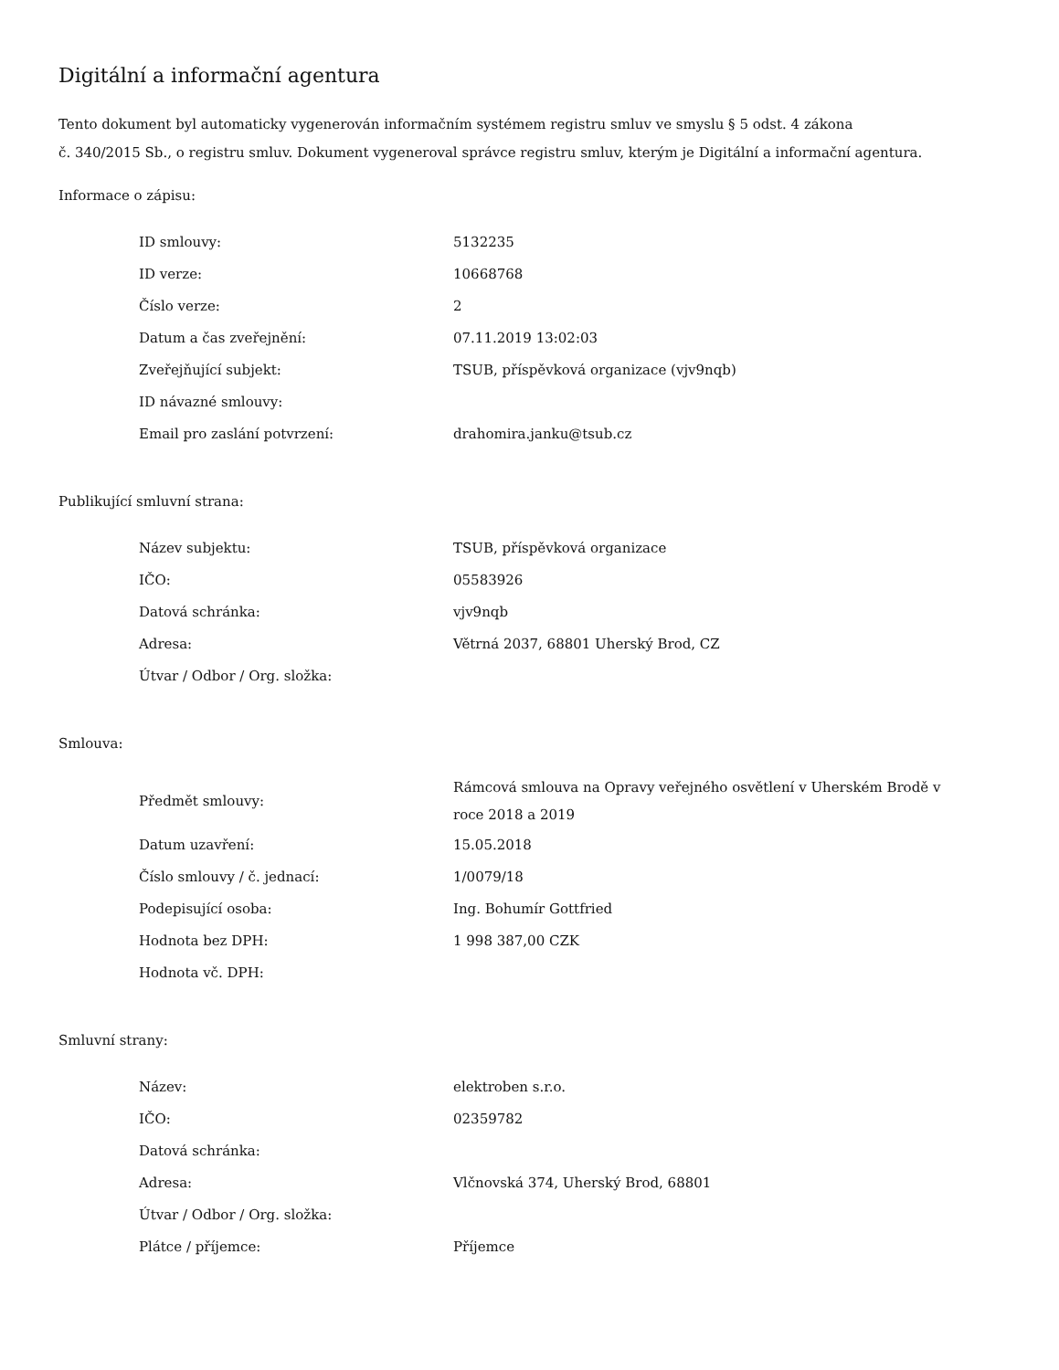Digitální a informační agentura
Tento dokument byl automaticky vygenerován informačním systémem registru smluv ve smyslu § 5 odst. 4 zákona
č. 340/2015 Sb., o registru smluv. Dokument vygeneroval správce registru smluv, kterým je Digitální a informační agentura.
Informace o zápisu:
| ID smlouvy: | 5132235 |
| ID verze: | 10668768 |
| Číslo verze: | 2 |
| Datum a čas zveřejnění: | 07.11.2019 13:02:03 |
| Zveřejňující subjekt: | TSUB, příspěvková organizace (vjv9nqb) |
| ID návazné smlouvy: | |
| Email pro zaslání potvrzení: | drahomira.janku@tsub.cz |
Publikující smluvní strana:
| Název subjektu: | TSUB, příspěvková organizace |
| IČO: | 05583926 |
| Datová schránka: | vjv9nqb |
| Adresa: | Větrná 2037, 68801 Uherský Brod, CZ |
| Útvar / Odbor / Org. složka: | |
Smlouva:
| Předmět smlouvy: | Rámcová smlouva na Opravy veřejného osvětlení v Uherském Brodě v roce 2018 a 2019 |
| Datum uzavření: | 15.05.2018 |
| Číslo smlouvy / č. jednací: | 1/0079/18 |
| Podepisující osoba: | Ing. Bohumír Gottfried |
| Hodnota bez DPH: | 1 998 387,00 CZK |
| Hodnota vč. DPH: | |
Smluvní strany:
| Název: | elektroben s.r.o. |
| IČO: | 02359782 |
| Datová schránka: | |
| Adresa: | Vlčnovská 374, Uherský Brod, 68801 |
| Útvar / Odbor / Org. složka: | |
| Plátce / příjemce: | Příjemce |